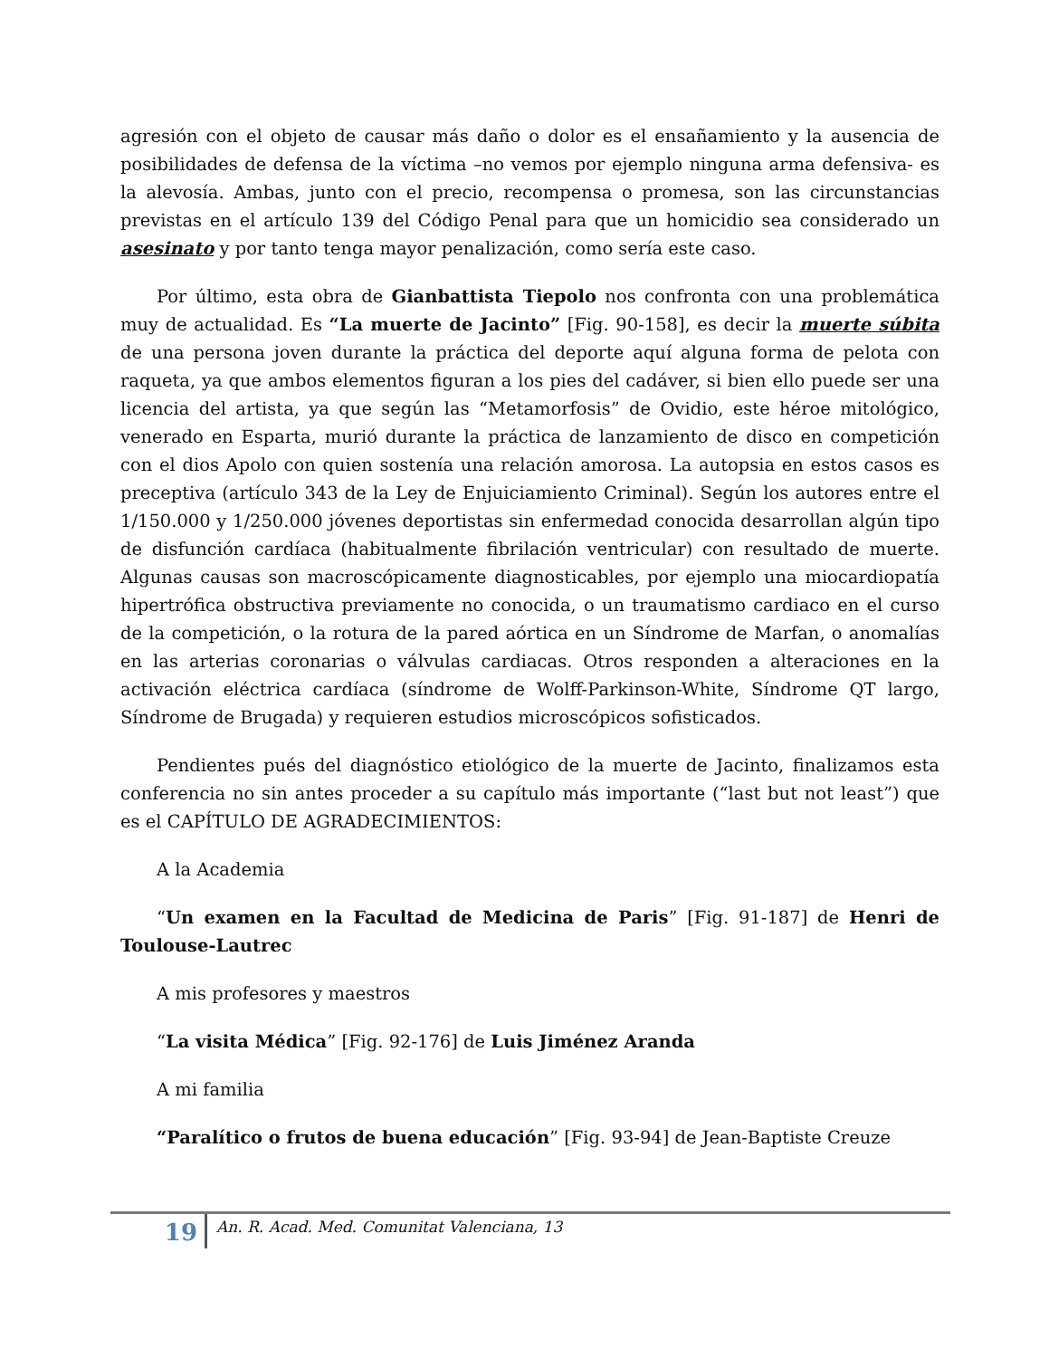agresión con el objeto de causar más daño o dolor es el ensañamiento y la ausencia de posibilidades de defensa de la víctima –no vemos por ejemplo ninguna arma defensiva- es la alevosía. Ambas, junto con el precio, recompensa o promesa, son las circunstancias previstas en el artículo 139 del Código Penal para que un homicidio sea considerado un asesinato y por tanto tenga mayor penalización, como sería este caso.
Por último, esta obra de Gianbattista Tiepolo nos confronta con una problemática muy de actualidad. Es “La muerte de Jacinto” [Fig. 90-158], es decir la muerte súbita de una persona joven durante la práctica del deporte aquí alguna forma de pelota con raqueta, ya que ambos elementos figuran a los pies del cadáver, si bien ello puede ser una licencia del artista, ya que según las “Metamorfosis” de Ovidio, este héroe mitológico, venerado en Esparta, murió durante la práctica de lanzamiento de disco en competición con el dios Apolo con quien sostenía una relación amorosa. La autopsia en estos casos es preceptiva (artículo 343 de la Ley de Enjuiciamiento Criminal). Según los autores entre el 1/150.000 y 1/250.000 jóvenes deportistas sin enfermedad conocida desarrollan algún tipo de disfunción cardíaca (habitualmente fibrilación ventricular) con resultado de muerte. Algunas causas son macroscópicamente diagnosticables, por ejemplo una miocardiopatía hipertrófica obstructiva previamente no conocida, o un traumatismo cardiaco en el curso de la competición, o la rotura de la pared aórtica en un Síndrome de Marfan, o anomalías en las arterias coronarias o válvulas cardiacas. Otros responden a alteraciones en la activación eléctrica cardíaca (síndrome de Wolff-Parkinson-White, Síndrome QT largo, Síndrome de Brugada) y requieren estudios microscópicos sofisticados.
Pendientes pués del diagnóstico etiológico de la muerte de Jacinto, finalizamos esta conferencia no sin antes proceder a su capítulo más importante (“last but not least”) que es el CAPÍTULO DE AGRADECIMIENTOS:
A la Academia
“Un examen en la Facultad de Medicina de Paris” [Fig. 91-187] de Henri de Toulouse-Lautrec
A mis profesores y maestros
“La visita Médica” [Fig. 92-176] de Luis Jiménez Aranda
A mi familia
“Paralítico o frutos de buena educación” [Fig. 93-94] de Jean-Baptiste Creuze
19
An. R. Acad. Med. Comunitat Valenciana, 13